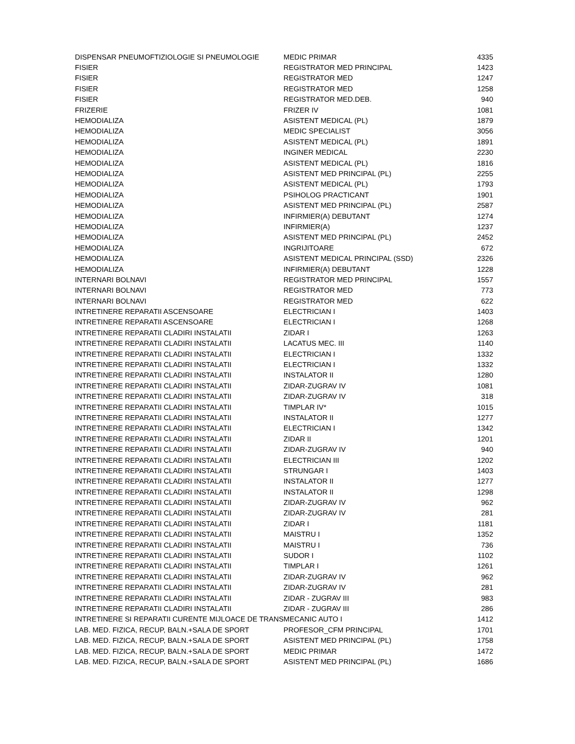| DISPENSAR PNEUMOFTIZIOLOGIE SI PNEUMOLOGIE | MEDIC PRIMAR | 4335 |
| FISIER | REGISTRATOR MED PRINCIPAL | 1423 |
| FISIER | REGISTRATOR MED | 1247 |
| FISIER | REGISTRATOR MED | 1258 |
| FISIER | REGISTRATOR MED.DEB. | 940 |
| FRIZERIE | FRIZER IV | 1081 |
| HEMODIALIZA | ASISTENT MEDICAL (PL) | 1879 |
| HEMODIALIZA | MEDIC SPECIALIST | 3056 |
| HEMODIALIZA | ASISTENT MEDICAL (PL) | 1891 |
| HEMODIALIZA | INGINER MEDICAL | 2230 |
| HEMODIALIZA | ASISTENT MEDICAL (PL) | 1816 |
| HEMODIALIZA | ASISTENT MED PRINCIPAL (PL) | 2255 |
| HEMODIALIZA | ASISTENT MEDICAL (PL) | 1793 |
| HEMODIALIZA | PSIHOLOG PRACTICANT | 1901 |
| HEMODIALIZA | ASISTENT MED PRINCIPAL (PL) | 2587 |
| HEMODIALIZA | INFIRMIER(A) DEBUTANT | 1274 |
| HEMODIALIZA | INFIRMIER(A) | 1237 |
| HEMODIALIZA | ASISTENT MED PRINCIPAL (PL) | 2452 |
| HEMODIALIZA | INGRIJITOARE | 672 |
| HEMODIALIZA | ASISTENT MEDICAL PRINCIPAL (SSD) | 2326 |
| HEMODIALIZA | INFIRMIER(A) DEBUTANT | 1228 |
| INTERNARI BOLNAVI | REGISTRATOR MED PRINCIPAL | 1557 |
| INTERNARI BOLNAVI | REGISTRATOR MED | 773 |
| INTERNARI BOLNAVI | REGISTRATOR MED | 622 |
| INTRETINERE REPARATII ASCENSOARE | ELECTRICIAN I | 1403 |
| INTRETINERE REPARATII ASCENSOARE | ELECTRICIAN I | 1268 |
| INTRETINERE REPARATII CLADIRI INSTALATII | ZIDAR I | 1263 |
| INTRETINERE REPARATII CLADIRI INSTALATII | LACATUS MEC. III | 1140 |
| INTRETINERE REPARATII CLADIRI INSTALATII | ELECTRICIAN I | 1332 |
| INTRETINERE REPARATII CLADIRI INSTALATII | ELECTRICIAN I | 1332 |
| INTRETINERE REPARATII CLADIRI INSTALATII | INSTALATOR II | 1280 |
| INTRETINERE REPARATII CLADIRI INSTALATII | ZIDAR-ZUGRAV IV | 1081 |
| INTRETINERE REPARATII CLADIRI INSTALATII | ZIDAR-ZUGRAV IV | 318 |
| INTRETINERE REPARATII CLADIRI INSTALATII | TIMPLAR IV* | 1015 |
| INTRETINERE REPARATII CLADIRI INSTALATII | INSTALATOR II | 1277 |
| INTRETINERE REPARATII CLADIRI INSTALATII | ELECTRICIAN I | 1342 |
| INTRETINERE REPARATII CLADIRI INSTALATII | ZIDAR II | 1201 |
| INTRETINERE REPARATII CLADIRI INSTALATII | ZIDAR-ZUGRAV IV | 940 |
| INTRETINERE REPARATII CLADIRI INSTALATII | ELECTRICIAN III | 1202 |
| INTRETINERE REPARATII CLADIRI INSTALATII | STRUNGAR I | 1403 |
| INTRETINERE REPARATII CLADIRI INSTALATII | INSTALATOR II | 1277 |
| INTRETINERE REPARATII CLADIRI INSTALATII | INSTALATOR II | 1298 |
| INTRETINERE REPARATII CLADIRI INSTALATII | ZIDAR-ZUGRAV IV | 962 |
| INTRETINERE REPARATII CLADIRI INSTALATII | ZIDAR-ZUGRAV IV | 281 |
| INTRETINERE REPARATII CLADIRI INSTALATII | ZIDAR I | 1181 |
| INTRETINERE REPARATII CLADIRI INSTALATII | MAISTRU I | 1352 |
| INTRETINERE REPARATII CLADIRI INSTALATII | MAISTRU I | 736 |
| INTRETINERE REPARATII CLADIRI INSTALATII | SUDOR I | 1102 |
| INTRETINERE REPARATII CLADIRI INSTALATII | TIMPLAR I | 1261 |
| INTRETINERE REPARATII CLADIRI INSTALATII | ZIDAR-ZUGRAV IV | 962 |
| INTRETINERE REPARATII CLADIRI INSTALATII | ZIDAR-ZUGRAV IV | 281 |
| INTRETINERE REPARATII CLADIRI INSTALATII | ZIDAR - ZUGRAV III | 983 |
| INTRETINERE REPARATII CLADIRI INSTALATII | ZIDAR - ZUGRAV III | 286 |
| INTRETINERE SI REPARATII CURENTE MIJLOACE DE TRANS | MECANIC AUTO I | 1412 |
| LAB. MED. FIZICA, RECUP, BALN.+SALA DE SPORT | PROFESOR_CFM PRINCIPAL | 1701 |
| LAB. MED. FIZICA, RECUP, BALN.+SALA DE SPORT | ASISTENT MED PRINCIPAL (PL) | 1758 |
| LAB. MED. FIZICA, RECUP, BALN.+SALA DE SPORT | MEDIC PRIMAR | 1472 |
| LAB. MED. FIZICA, RECUP, BALN.+SALA DE SPORT | ASISTENT MED PRINCIPAL (PL) | 1686 |